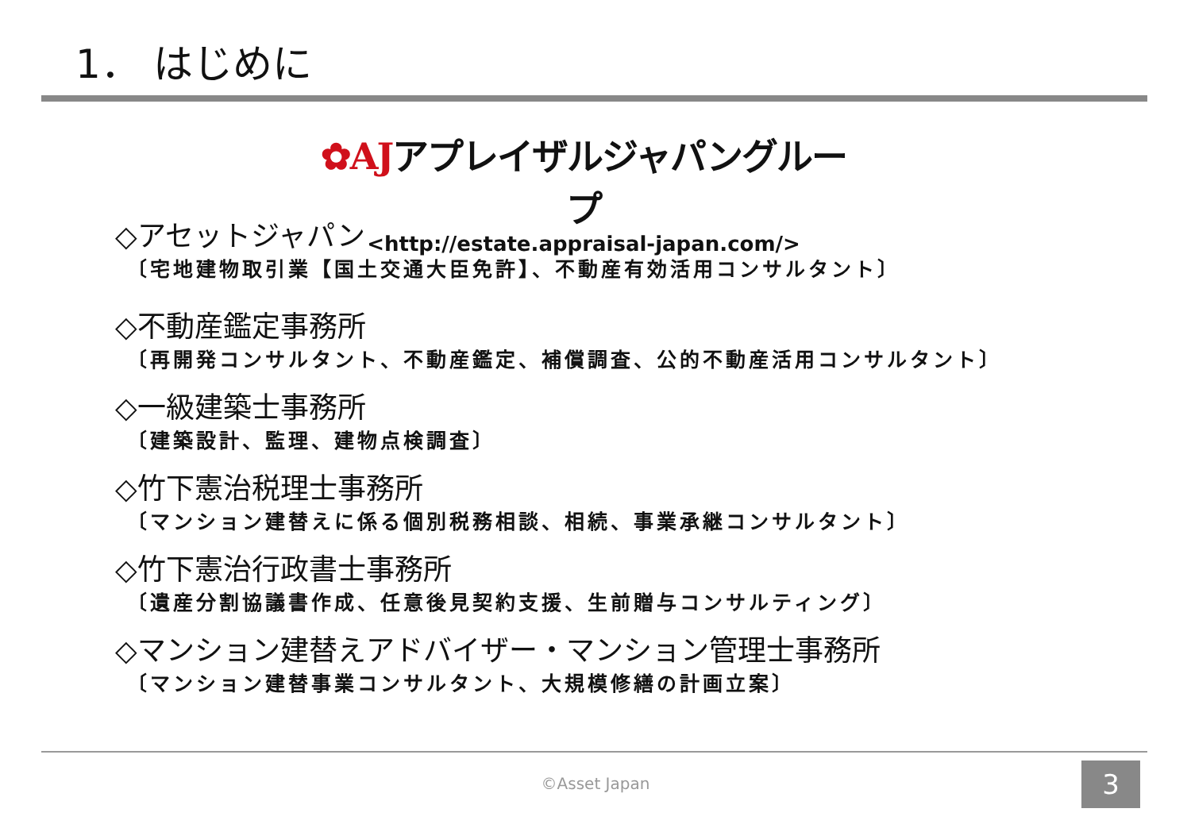1． はじめに
✿AJアプレイザルジャパングループ
<http://estate.appraisal-japan.com/>
◇アセットジャパン
〔宅地建物取引業【国土交通大臣免許】、不動産有効活用コンサルタント〕
◇不動産鑑定事務所
〔再開発コンサルタント、不動産鑑定、補償調査、公的不動産活用コンサルタント〕
◇一級建築士事務所
〔建築設計、監理、建物点検調査〕
◇竹下憲治税理士事務所
〔マンション建替えに係る個別税務相談、相続、事業承継コンサルタント〕
◇竹下憲治行政書士事務所
〔遺産分割協議書作成、任意後見契約支援、生前贈与コンサルティング〕
◇マンション建替えアドバイザー・マンション管理士事務所
〔マンション建替事業コンサルタント、大規模修繕の計画立案〕
©Asset Japan 3